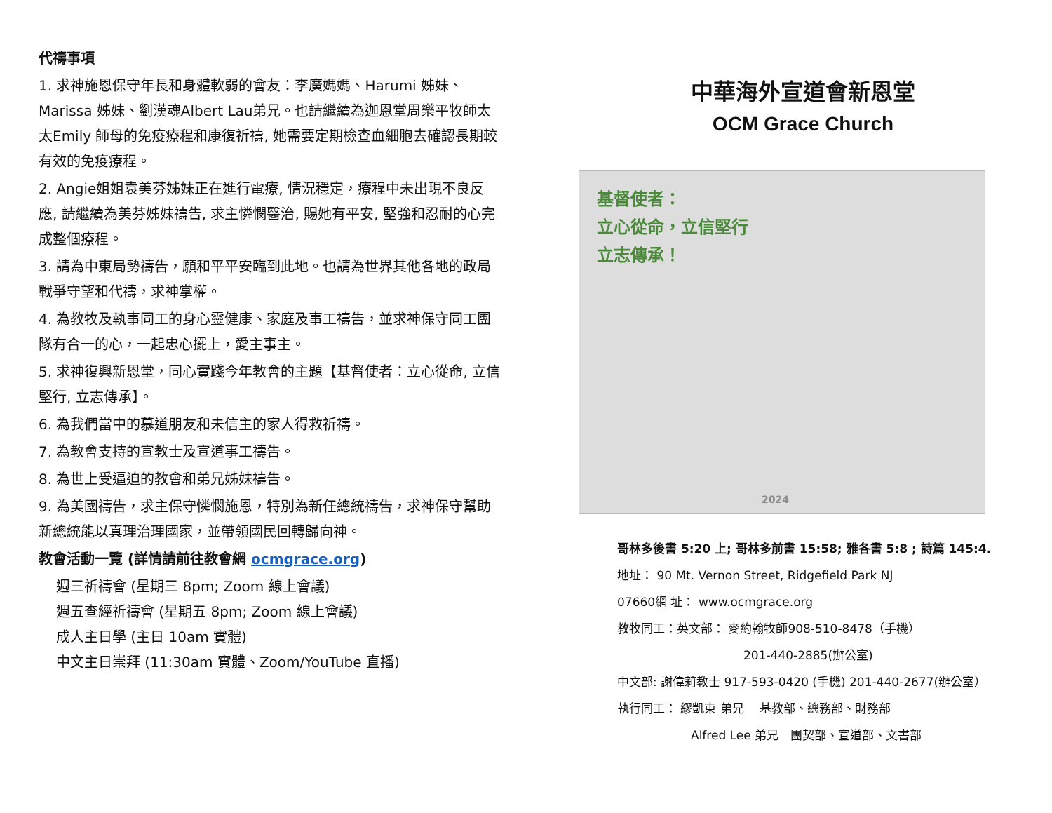代禱事項
1. 求神施恩保守年長和身體軟弱的會友：李廣媽媽、Harumi 姊妹、Marissa 姊妹、劉漢魂Albert Lau弟兄。也請繼續為迦恩堂周樂平牧師太太Emily 師母的免疫療程和康復祈禱, 她需要定期檢查血細胞去確認長期較有效的免疫療程。
2. Angie姐姐袁美芬姊妹正在進行電療, 情況穩定，療程中未出現不良反應, 請繼續為美芬姊妹禱告, 求主憐憫醫治, 賜她有平安, 堅強和忍耐的心完成整個療程。
3. 請為中東局勢禱告，願和平平安臨到此地。也請為世界其他各地的政局戰爭守望和代禱，求神掌權。
4. 為教牧及執事同工的身心靈健康、家庭及事工禱告，並求神保守同工團隊有合一的心，一起忠心擺上，愛主事主。
5. 求神復興新恩堂，同心實踐今年教會的主題【基督使者：立心從命, 立信堅行, 立志傳承】。
6. 為我們當中的慕道朋友和未信主的家人得救祈禱。
7. 為教會支持的宣教士及宣道事工禱告。
8. 為世上受逼迫的教會和弟兄姊妹禱告。
9. 為美國禱告，求主保守憐憫施恩，特別為新任總統禱告，求神保守幫助新總統能以真理治理國家，並帶領國民回轉歸向神。
教會活動一覽 (詳情請前往教會網 ocmgrace.org)
週三祈禱會 (星期三 8pm; Zoom 線上會議)
週五查經祈禱會 (星期五 8pm; Zoom 線上會議)
成人主日學 (主日 10am 實體)
中文主日崇拜 (11:30am 實體、Zoom/YouTube 直播)
中華海外宣道會新恩堂
OCM Grace Church
基督使者：
立心從命，立信堅行
立志傳承！
2024
哥林多後書 5:20 上; 哥林多前書 15:58; 雅各書 5:8 ; 詩篇 145:4.
地址： 90 Mt. Vernon Street, Ridgefield Park NJ
07660網 址： www.ocmgrace.org
教牧同工：英文部： 麥約翰牧師908-510-8478（手機）
201-440-2885(辦公室)
中文部: 謝偉莉教士 917-593-0420 (手機) 201-440-2677(辦公室）
執行同工： 繆凱東 弟兄　 基教部、總務部、財務部
Alfred Lee 弟兄　團契部、宣道部、文書部